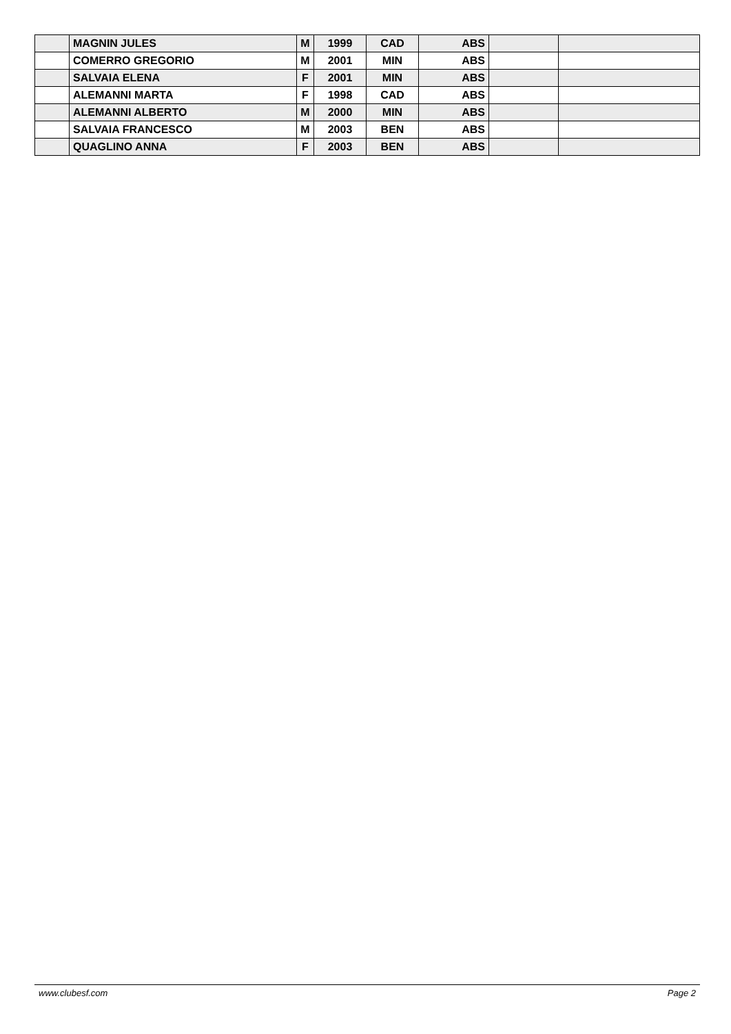| | MAGNIN JULES | M | 1999 | CAD | ABS | | |
| | COMERRO GREGORIO | M | 2001 | MIN | ABS | | |
| | SALVAIA ELENA | F | 2001 | MIN | ABS | | |
| | ALEMANNI MARTA | F | 1998 | CAD | ABS | | |
| | ALEMANNI ALBERTO | M | 2000 | MIN | ABS | | |
| | SALVAIA FRANCESCO | M | 2003 | BEN | ABS | | |
| | QUAGLINO ANNA | F | 2003 | BEN | ABS | | |
www.clubesf.com Page 2